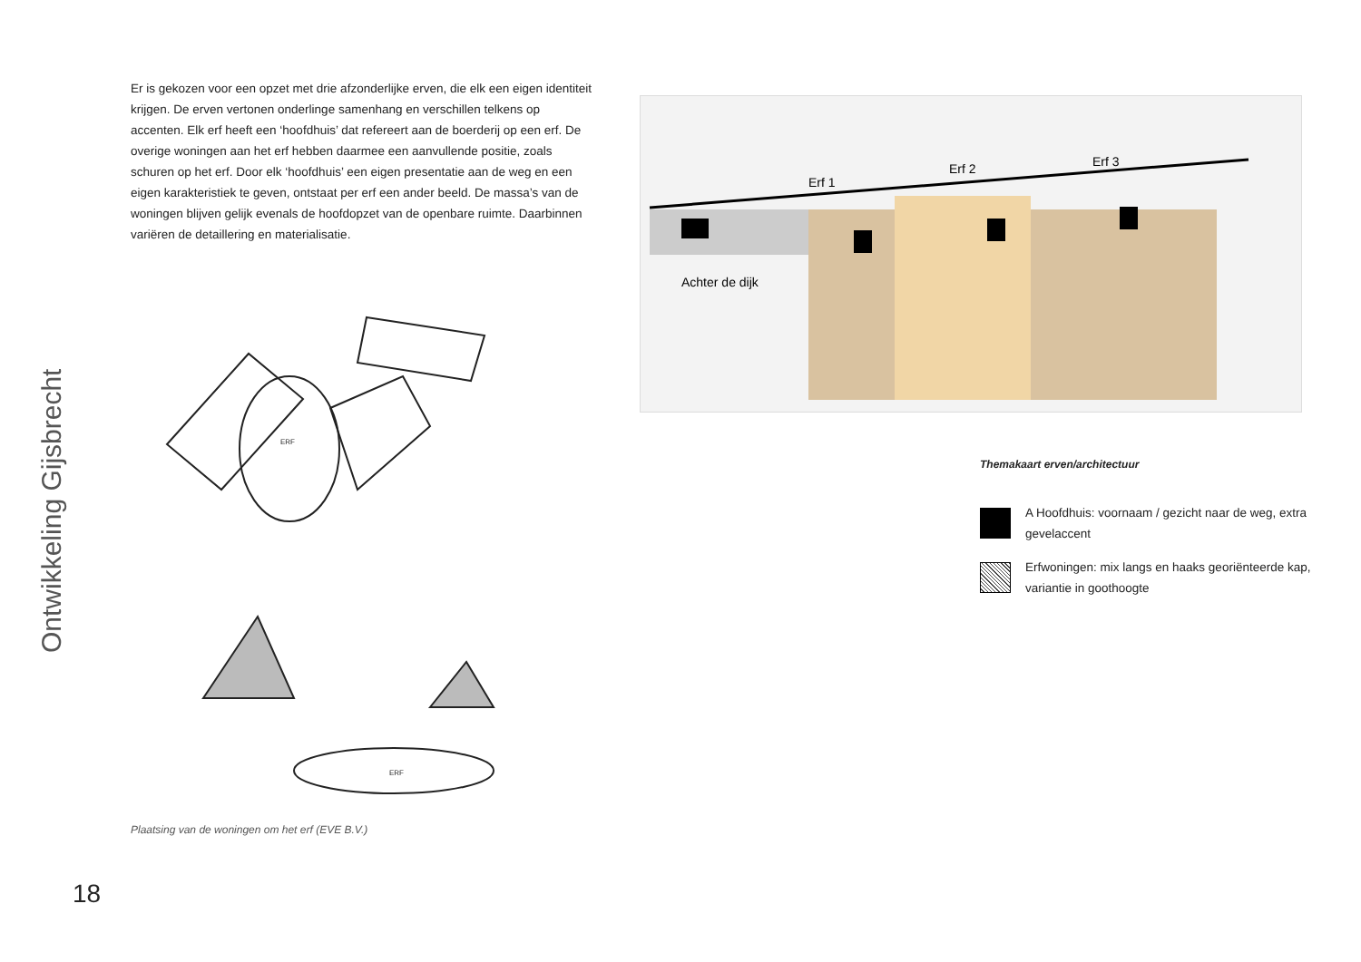Ontwikkeling Gijsbrecht
Er is gekozen voor een opzet met drie afzonderlijke erven, die elk een eigen identiteit krijgen. De erven vertonen onderlinge samenhang en verschillen telkens op accenten. Elk erf heeft een ‘hoofdhuis’ dat refereert aan de boerderij op een erf. De overige woningen aan het erf hebben daarmee een aanvullende positie, zoals schuren op het erf. Door elk ‘hoofdhuis’ een eigen presentatie aan de weg en een eigen karakteristiek te geven, ontstaat per erf een ander beeld. De massa’s van de woningen blijven gelijk evenals de hoofdopzet van de openbare ruimte. Daarbinnen variëren de detaillering en materialisatie.
ERF
ERF
Plaatsing van de woningen om het erf (EVE B.V.)
Erf 1
Erf 2
Erf 3
Achter de dijk
Themakaart erven/architectuur
A Hoofdhuis: voornaam / gezicht naar de weg, extra gevelaccent
Erfwoningen: mix langs en haaks georiënteerde kap, variantie in goothoogte
18